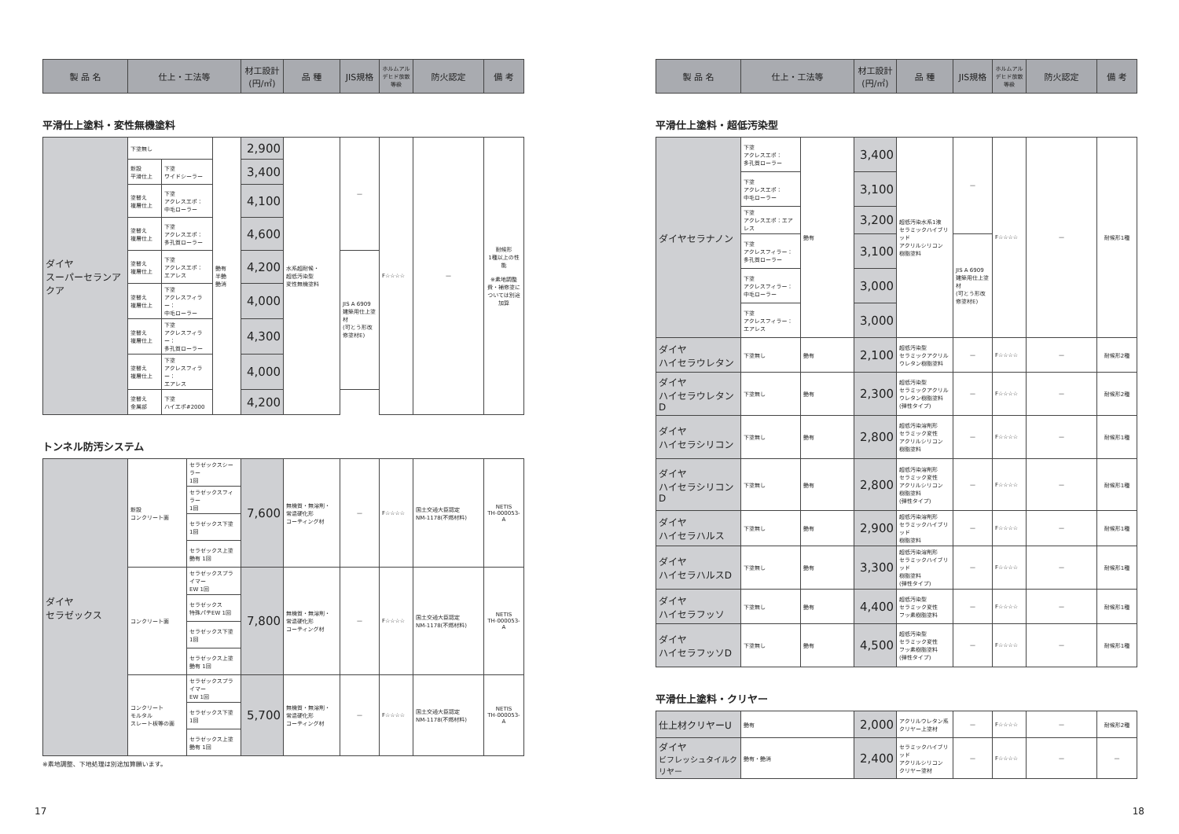| 製 品 名 | 仕上・工法等 | 材工設計(円/㎡) | 品 種 | JIS規格 | ホルムアルデヒド放散等級 | 防火認定 | 備 考 |
| --- | --- | --- | --- | --- | --- | --- | --- |
平滑仕上塗料・変性無機塗料
| ダイヤ スーパーセランアクア | 下塗無し | | 艶有 半艶 艶消 | 2,900 | 水系超耐候・ 超低汚染型 変性無機塗料 | — | F☆☆☆☆ | — | 耐候形 1種以上の性能 ※素地調整費・補修塗については別途加算 |
| | 新設 平滑仕上 | 下塗 ワイドシーラー | | 3,400 | | | | | |
| | 塗替え 複層仕上 | 下塗 アクレスエポ： 中毛ローラー | | 4,100 | | | | | |
| | 塗替え 複層仕上 | 下塗 アクレスエポ： 多孔質ローラー | | 4,600 | | | | | |
| | 塗替え 複層仕上 | 下塗 アクレスエポ： エアレス | | 4,200 | | JIS A 6909 建築用仕上塗材 (可とう形改修塗材E) | | | |
| | 塗替え 複層仕上 | 下塗 アクレスフィラー： 中毛ローラー | | 4,000 | | | | | |
| | 塗替え 複層仕上 | 下塗 アクレスフィラー： 多孔質ローラー | | 4,300 | | | | | |
| | 塗替え 複層仕上 | 下塗 アクレスフィラー： エアレス | | 4,000 | | | | | |
| | 塗替え 金属部 | 下塗 ハイエポ#2000 | | 4,200 | | | | | |
トンネル防汚システム
| ダイヤ セラゼックス | 新設 コンクリート面 | セラゼックスシーラー 1回 | 7,600 | 無機質・無溶剤・ 常温硬化形 コーティング材 | — | F☆☆☆☆ | 国土交通大臣認定 NM-1178(不燃材料) | NETIS TH-000053-A |
| | | セラゼックスフィラー 1回 | | | | | | |
| | | セラゼックス下塗 1回 | | | | | | |
| | | セラゼックス上塗 艶有 1回 | | | | | | |
| | コンクリート面 | セラゼックスプライマー EW 1回 | 7,800 | 無機質・無溶剤・ 常温硬化形 コーティング材 | — | F☆☆☆☆ | 国土交通大臣認定 NM-1178(不燃材料) | NETIS TH-000053-A |
| | | セラゼックス 特殊パテEW 1回 | | | | | | |
| | | セラゼックス下塗 1回 | | | | | | |
| | | セラゼックス上塗 艶有 1回 | | | | | | |
| | コンクリート モルタル スレート板等の面 | セラゼックスプライマー EW 1回 | 5,700 | 無機質・無溶剤・ 常温硬化形 コーティング材 | — | F☆☆☆☆ | 国土交通大臣認定 NM-1178(不燃材料) | NETIS TH-000053-A |
| | | セラゼックス下塗 1回 | | | | | | |
| | | セラゼックス上塗 艶有 1回 | | | | | | |
※素地調整、下地処理は別途加算願います。
17
| 製 品 名 | 仕上・工法等 | 材工設計(円/㎡) | 品 種 | JIS規格 | ホルムアルデヒド放散等級 | 防火認定 | 備 考 |
| --- | --- | --- | --- | --- | --- | --- | --- |
平滑仕上塗料・超低汚染型
| ダイヤセラナノン | 下塗 アクレスエポ： 多孔質ローラー | 艶有 | 3,400 | 超低汚染水系1液 セラミックハイブリッド アクリルシリコン 樹脂塗料 | — | F☆☆☆☆ | — | 耐候形1種 |
| | 下塗 アクレスエポ： 中毛ローラー | | 3,100 | | | | | |
| | 下塗 アクレスエポ：エアレス | | 3,200 | | | | | |
| | 下塗 アクレスフィラー： 多孔質ローラー | | 3,100 | | JIS A 6909 建築用仕上塗材 (可とう形改修塗材E) | | | |
| | 下塗 アクレスフィラー： 中毛ローラー | | 3,000 | | | | | |
| | 下塗 アクレスフィラー： エアレス | | 3,000 | | | | | |
| ダイヤ ハイセラウレタン | 下塗無し | 艶有 | 2,100 | 超低汚染型 セラミックアクリル ウレタン樹脂塗料 | — | F☆☆☆☆ | — | 耐候形2種 |
| ダイヤ ハイセラウレタンD | 下塗無し | 艶有 | 2,300 | 超低汚染型 セラミックアクリル ウレタン樹脂塗料 (弾性タイプ) | — | F☆☆☆☆ | — | 耐候形2種 |
| ダイヤ ハイセラシリコン | 下塗無し | 艶有 | 2,800 | 超低汚染溶剤形 セラミック変性 アクリルシリコン 樹脂塗料 | — | F☆☆☆☆ | — | 耐候形1種 |
| ダイヤ ハイセラシリコンD | 下塗無し | 艶有 | 2,800 | 超低汚染溶剤形 セラミック変性 アクリルシリコン 樹脂塗料 (弾性タイプ) | — | F☆☆☆☆ | — | 耐候形1種 |
| ダイヤ ハイセラハルス | 下塗無し | 艶有 | 2,900 | 超低汚染溶剤形 セラミックハイブリッド 樹脂塗料 | — | F☆☆☆☆ | — | 耐候形1種 |
| ダイヤ ハイセラハルスD | 下塗無し | 艶有 | 3,300 | 超低汚染溶剤形 セラミックハイブリッド 樹脂塗料 (弾性タイプ) | — | F☆☆☆☆ | — | 耐候形1種 |
| ダイヤ ハイセラフッソ | 下塗無し | 艶有 | 4,400 | 超低汚染型 セラミック変性 フッ素樹脂塗料 | — | F☆☆☆☆ | — | 耐候形1種 |
| ダイヤ ハイセラフッソD | 下塗無し | 艶有 | 4,500 | 超低汚染型 セラミック変性 フッ素樹脂塗料 (弾性タイプ) | — | F☆☆☆☆ | — | 耐候形1種 |
平滑仕上塗料・クリヤー
| 仕上材クリヤーU | 艶有 | 2,000 | アクリルウレタン系 クリヤー上塗材 | — | F☆☆☆☆ | — | 耐候形2種 |
| ダイヤ ビフレッシュタイルクリヤー | 艶有・艶消 | 2,400 | セラミックハイブリッド アクリルシリコン クリヤー塗材 | — | F☆☆☆☆ | — | — |
18